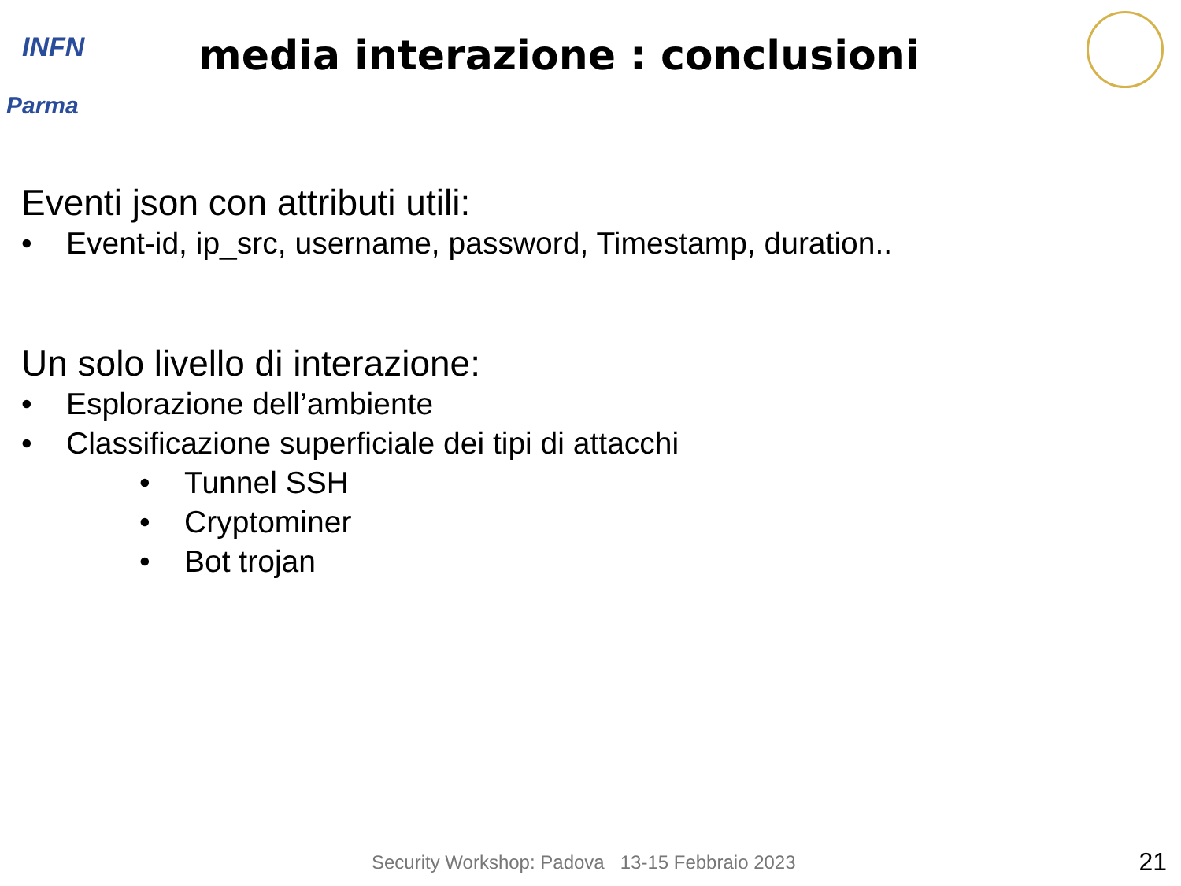INFN
Parma
media interazione : conclusioni
Eventi json con attributi utili:
• Event-id, ip_src, username, password, Timestamp, duration..
Un solo livello di interazione:
• Esplorazione dell’ambiente
• Classificazione superficiale dei tipi di attacchi
• Tunnel SSH
• Cryptominer
• Bot trojan
Security Workshop: Padova 13-15 Febbraio 2023
21